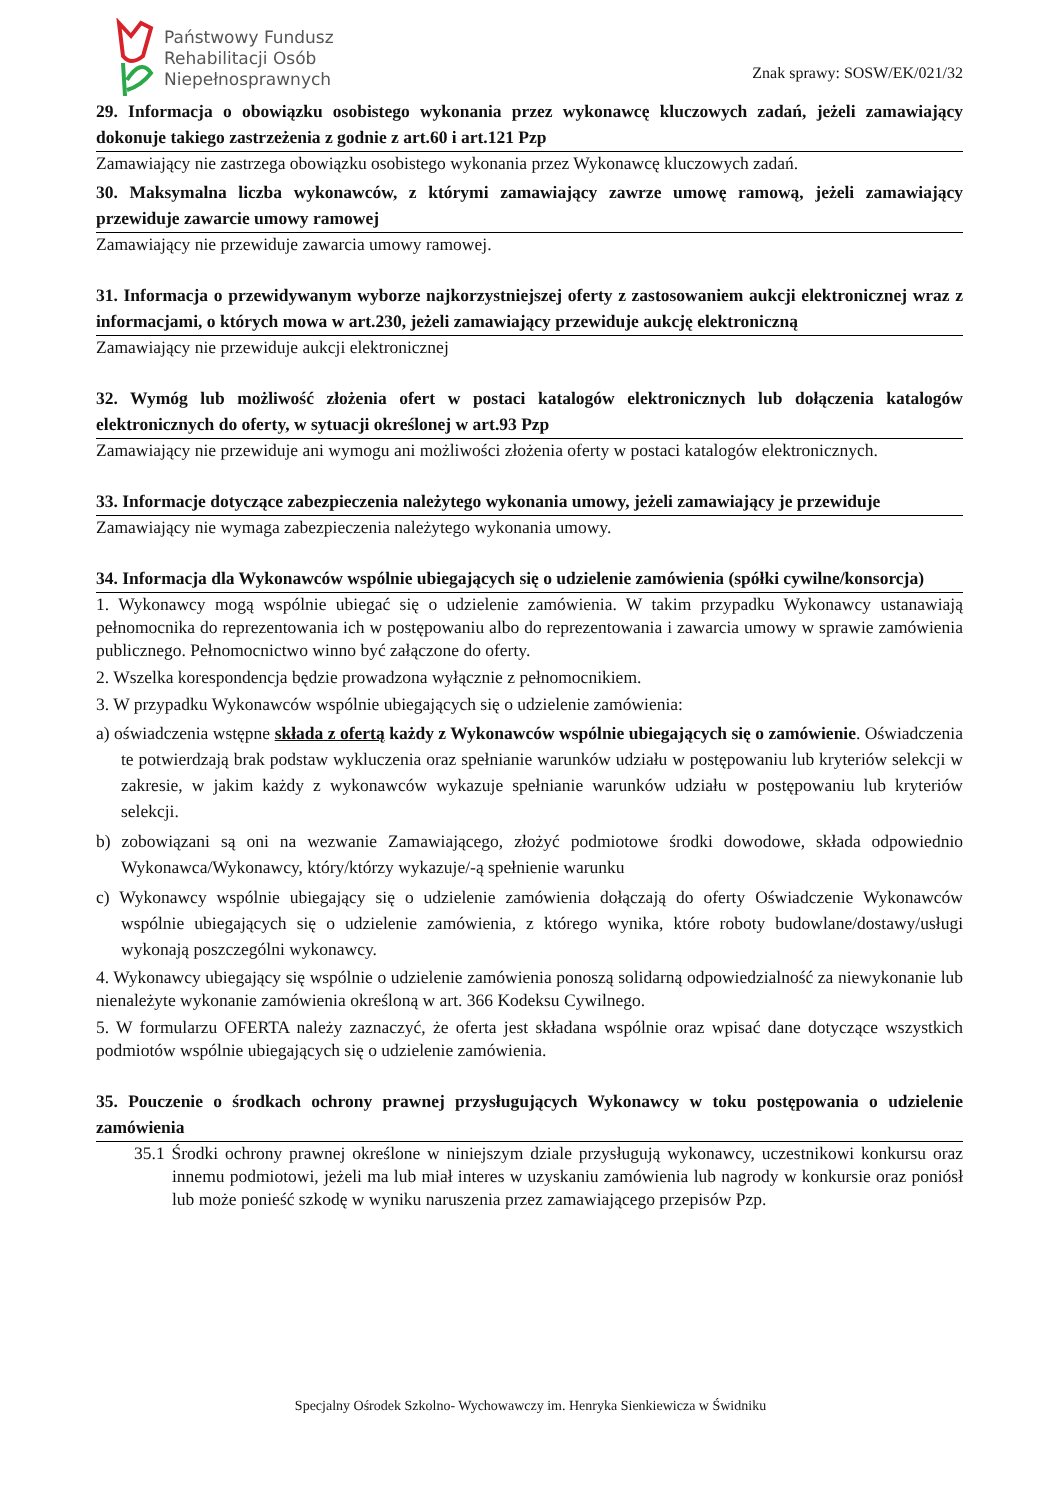Państwowy Fundusz
Rehabilitacji Osób
Niepełnosprawnych
Znak sprawy: SOSW/EK/021/32
29. Informacja o obowiązku osobistego wykonania przez wykonawcę kluczowych zadań, jeżeli zamawiający dokonuje takiego zastrzeżenia z godnie z art.60 i art.121 Pzp
Zamawiający nie zastrzega obowiązku osobistego wykonania przez Wykonawcę kluczowych zadań.
30. Maksymalna liczba wykonawców, z którymi zamawiający zawrze umowę ramową, jeżeli zamawiający przewiduje zawarcie umowy ramowej
Zamawiający nie przewiduje zawarcia umowy ramowej.
31. Informacja o przewidywanym wyborze najkorzystniejszej oferty z zastosowaniem aukcji elektronicznej wraz z informacjami, o których mowa w art.230, jeżeli zamawiający przewiduje aukcję elektroniczną
Zamawiający nie przewiduje aukcji elektronicznej
32. Wymóg lub możliwość złożenia ofert w postaci katalogów elektronicznych lub dołączenia katalogów elektronicznych do oferty, w sytuacji określonej w art.93 Pzp
Zamawiający nie przewiduje ani wymogu ani możliwości złożenia oferty w postaci katalogów elektronicznych.
33. Informacje dotyczące zabezpieczenia należytego wykonania umowy, jeżeli zamawiający je przewiduje
Zamawiający nie wymaga zabezpieczenia należytego wykonania umowy.
34. Informacja dla Wykonawców wspólnie ubiegających się o udzielenie zamówienia (spółki cywilne/konsorcja)
1. Wykonawcy mogą wspólnie ubiegać się o udzielenie zamówienia. W takim przypadku Wykonawcy ustanawiają pełnomocnika do reprezentowania ich w postępowaniu albo do reprezentowania i zawarcia umowy w sprawie zamówienia publicznego. Pełnomocnictwo winno być załączone do oferty.
2. Wszelka korespondencja będzie prowadzona wyłącznie z pełnomocnikiem.
3. W przypadku Wykonawców wspólnie ubiegających się o udzielenie zamówienia:
a) oświadczenia wstępne składa z ofertą każdy z Wykonawców wspólnie ubiegających się o zamówienie. Oświadczenia te potwierdzają brak podstaw wykluczenia oraz spełnianie warunków udziału w postępowaniu lub kryteriów selekcji w zakresie, w jakim każdy z wykonawców wykazuje spełnianie warunków udziału w postępowaniu lub kryteriów selekcji.
b) zobowiązani są oni na wezwanie Zamawiającego, złożyć podmiotowe środki dowodowe, składa odpowiednio Wykonawca/Wykonawcy, który/którzy wykazuje/-ą spełnienie warunku
c) Wykonawcy wspólnie ubiegający się o udzielenie zamówienia dołączają do oferty Oświadczenie Wykonawców wspólnie ubiegających się o udzielenie zamówienia, z którego wynika, które roboty budowlane/dostawy/usługi wykonają poszczególni wykonawcy.
4. Wykonawcy ubiegający się wspólnie o udzielenie zamówienia ponoszą solidarną odpowiedzialność za niewykonanie lub nienależyte wykonanie zamówienia określoną w art. 366 Kodeksu Cywilnego.
5. W formularzu OFERTA należy zaznaczyć, że oferta jest składana wspólnie oraz wpisać dane dotyczące wszystkich podmiotów wspólnie ubiegających się o udzielenie zamówienia.
35. Pouczenie o środkach ochrony prawnej przysługujących Wykonawcy w toku postępowania o udzielenie zamówienia
35.1 Środki ochrony prawnej określone w niniejszym dziale przysługują wykonawcy, uczestnikowi konkursu oraz innemu podmiotowi, jeżeli ma lub miał interes w uzyskaniu zamówienia lub nagrody w konkursie oraz poniósł lub może ponieść szkodę w wyniku naruszenia przez zamawiającego przepisów Pzp.
Specjalny Ośrodek Szkolno- Wychowawczy im. Henryka Sienkiewicza w Świdniku